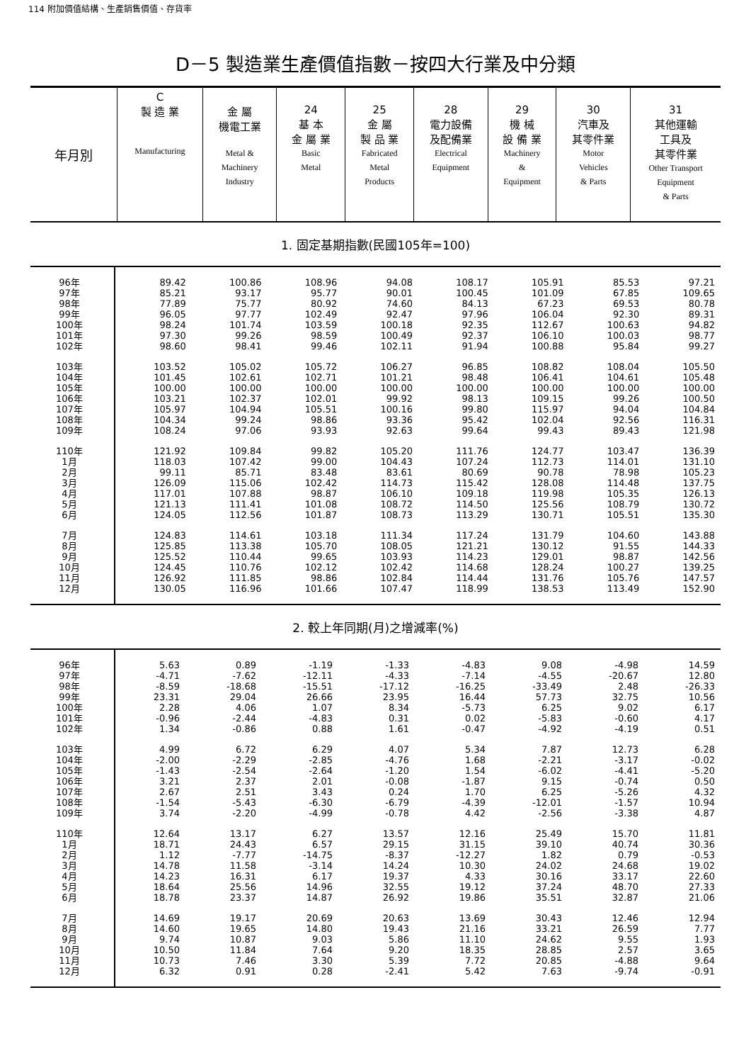114 附加價值結構、生產銷售價值、存貨率
D－5 製造業生產價值指數－按四大行業及中分類
| 年月別 | C 製 造 業 Manufacturing | 金 屬 機電工業 Metal & Machinery Industry | 24 基 本 金 屬 業 Basic Metal | 25 金 屬 製 品 業 Fabricated Metal Products | 28 電力設備 及配備業 Electrical Equipment | 29 機 械 設 備 業 Machinery & Equipment | 30 汽車及 其零件業 Motor Vehicles & Parts | 31 其他運輸 工具及 其零件業 Other Transport Equipment & Parts |
| --- | --- | --- | --- | --- | --- | --- | --- | --- |
1. 固定基期指數(民國105年=100)
| 96年 | 89.42 | 100.86 | 108.96 | 94.08 | 108.17 | 105.91 | 85.53 | 97.21 |
| 97年 | 85.21 | 93.17 | 95.77 | 90.01 | 100.45 | 101.09 | 67.85 | 109.65 |
| 98年 | 77.89 | 75.77 | 80.92 | 74.60 | 84.13 | 67.23 | 69.53 | 80.78 |
| 99年 | 96.05 | 97.77 | 102.49 | 92.47 | 97.96 | 106.04 | 92.30 | 89.31 |
| 100年 | 98.24 | 101.74 | 103.59 | 100.18 | 92.35 | 112.67 | 100.63 | 94.82 |
| 101年 | 97.30 | 99.26 | 98.59 | 100.49 | 92.37 | 106.10 | 100.03 | 98.77 |
| 102年 | 98.60 | 98.41 | 99.46 | 102.11 | 91.94 | 100.88 | 95.84 | 99.27 |
| 103年 | 103.52 | 105.02 | 105.72 | 106.27 | 96.85 | 108.82 | 108.04 | 105.50 |
| 104年 | 101.45 | 102.61 | 102.71 | 101.21 | 98.48 | 106.41 | 104.61 | 105.48 |
| 105年 | 100.00 | 100.00 | 100.00 | 100.00 | 100.00 | 100.00 | 100.00 | 100.00 |
| 106年 | 103.21 | 102.37 | 102.01 | 99.92 | 98.13 | 109.15 | 99.26 | 100.50 |
| 107年 | 105.97 | 104.94 | 105.51 | 100.16 | 99.80 | 115.97 | 94.04 | 104.84 |
| 108年 | 104.34 | 99.24 | 98.86 | 93.36 | 95.42 | 102.04 | 92.56 | 116.31 |
| 109年 | 108.24 | 97.06 | 93.93 | 92.63 | 99.64 | 99.43 | 89.43 | 121.98 |
| 110年 | 121.92 | 109.84 | 99.82 | 105.20 | 111.76 | 124.77 | 103.47 | 136.39 |
| 1月 | 118.03 | 107.42 | 99.00 | 104.43 | 107.24 | 112.73 | 114.01 | 131.10 |
| 2月 | 99.11 | 85.71 | 83.48 | 83.61 | 80.69 | 90.78 | 78.98 | 105.23 |
| 3月 | 126.09 | 115.06 | 102.42 | 114.73 | 115.42 | 128.08 | 114.48 | 137.75 |
| 4月 | 117.01 | 107.88 | 98.87 | 106.10 | 109.18 | 119.98 | 105.35 | 126.13 |
| 5月 | 121.13 | 111.41 | 101.08 | 108.72 | 114.50 | 125.56 | 108.79 | 130.72 |
| 6月 | 124.05 | 112.56 | 101.87 | 108.73 | 113.29 | 130.71 | 105.51 | 135.30 |
| 7月 | 124.83 | 114.61 | 103.18 | 111.34 | 117.24 | 131.79 | 104.60 | 143.88 |
| 8月 | 125.85 | 113.38 | 105.70 | 108.05 | 121.21 | 130.12 | 91.55 | 144.33 |
| 9月 | 125.52 | 110.44 | 99.65 | 103.93 | 114.23 | 129.01 | 98.87 | 142.56 |
| 10月 | 124.45 | 110.76 | 102.12 | 102.42 | 114.68 | 128.24 | 100.27 | 139.25 |
| 11月 | 126.92 | 111.85 | 98.86 | 102.84 | 114.44 | 131.76 | 105.76 | 147.57 |
| 12月 | 130.05 | 116.96 | 101.66 | 107.47 | 118.99 | 138.53 | 113.49 | 152.90 |
2. 較上年同期(月)之增減率(%)
| 96年 | 5.63 | 0.89 | -1.19 | -1.33 | -4.83 | 9.08 | -4.98 | 14.59 |
| 97年 | -4.71 | -7.62 | -12.11 | -4.33 | -7.14 | -4.55 | -20.67 | 12.80 |
| 98年 | -8.59 | -18.68 | -15.51 | -17.12 | -16.25 | -33.49 | 2.48 | -26.33 |
| 99年 | 23.31 | 29.04 | 26.66 | 23.95 | 16.44 | 57.73 | 32.75 | 10.56 |
| 100年 | 2.28 | 4.06 | 1.07 | 8.34 | -5.73 | 6.25 | 9.02 | 6.17 |
| 101年 | -0.96 | -2.44 | -4.83 | 0.31 | 0.02 | -5.83 | -0.60 | 4.17 |
| 102年 | 1.34 | -0.86 | 0.88 | 1.61 | -0.47 | -4.92 | -4.19 | 0.51 |
| 103年 | 4.99 | 6.72 | 6.29 | 4.07 | 5.34 | 7.87 | 12.73 | 6.28 |
| 104年 | -2.00 | -2.29 | -2.85 | -4.76 | 1.68 | -2.21 | -3.17 | -0.02 |
| 105年 | -1.43 | -2.54 | -2.64 | -1.20 | 1.54 | -6.02 | -4.41 | -5.20 |
| 106年 | 3.21 | 2.37 | 2.01 | -0.08 | -1.87 | 9.15 | -0.74 | 0.50 |
| 107年 | 2.67 | 2.51 | 3.43 | 0.24 | 1.70 | 6.25 | -5.26 | 4.32 |
| 108年 | -1.54 | -5.43 | -6.30 | -6.79 | -4.39 | -12.01 | -1.57 | 10.94 |
| 109年 | 3.74 | -2.20 | -4.99 | -0.78 | 4.42 | -2.56 | -3.38 | 4.87 |
| 110年 | 12.64 | 13.17 | 6.27 | 13.57 | 12.16 | 25.49 | 15.70 | 11.81 |
| 1月 | 18.71 | 24.43 | 6.57 | 29.15 | 31.15 | 39.10 | 40.74 | 30.36 |
| 2月 | 1.12 | -7.77 | -14.75 | -8.37 | -12.27 | 1.82 | 0.79 | -0.53 |
| 3月 | 14.78 | 11.58 | -3.14 | 14.24 | 10.30 | 24.02 | 24.68 | 19.02 |
| 4月 | 14.23 | 16.31 | 6.17 | 19.37 | 4.33 | 30.16 | 33.17 | 22.60 |
| 5月 | 18.64 | 25.56 | 14.96 | 32.55 | 19.12 | 37.24 | 48.70 | 27.33 |
| 6月 | 18.78 | 23.37 | 14.87 | 26.92 | 19.86 | 35.51 | 32.87 | 21.06 |
| 7月 | 14.69 | 19.17 | 20.69 | 20.63 | 13.69 | 30.43 | 12.46 | 12.94 |
| 8月 | 14.60 | 19.65 | 14.80 | 19.43 | 21.16 | 33.21 | 26.59 | 7.77 |
| 9月 | 9.74 | 10.87 | 9.03 | 5.86 | 11.10 | 24.62 | 9.55 | 1.93 |
| 10月 | 10.50 | 11.84 | 7.64 | 9.20 | 18.35 | 28.85 | 2.57 | 3.65 |
| 11月 | 10.73 | 7.46 | 3.30 | 5.39 | 7.72 | 20.85 | -4.88 | 9.64 |
| 12月 | 6.32 | 0.91 | 0.28 | -2.41 | 5.42 | 7.63 | -9.74 | -0.91 |